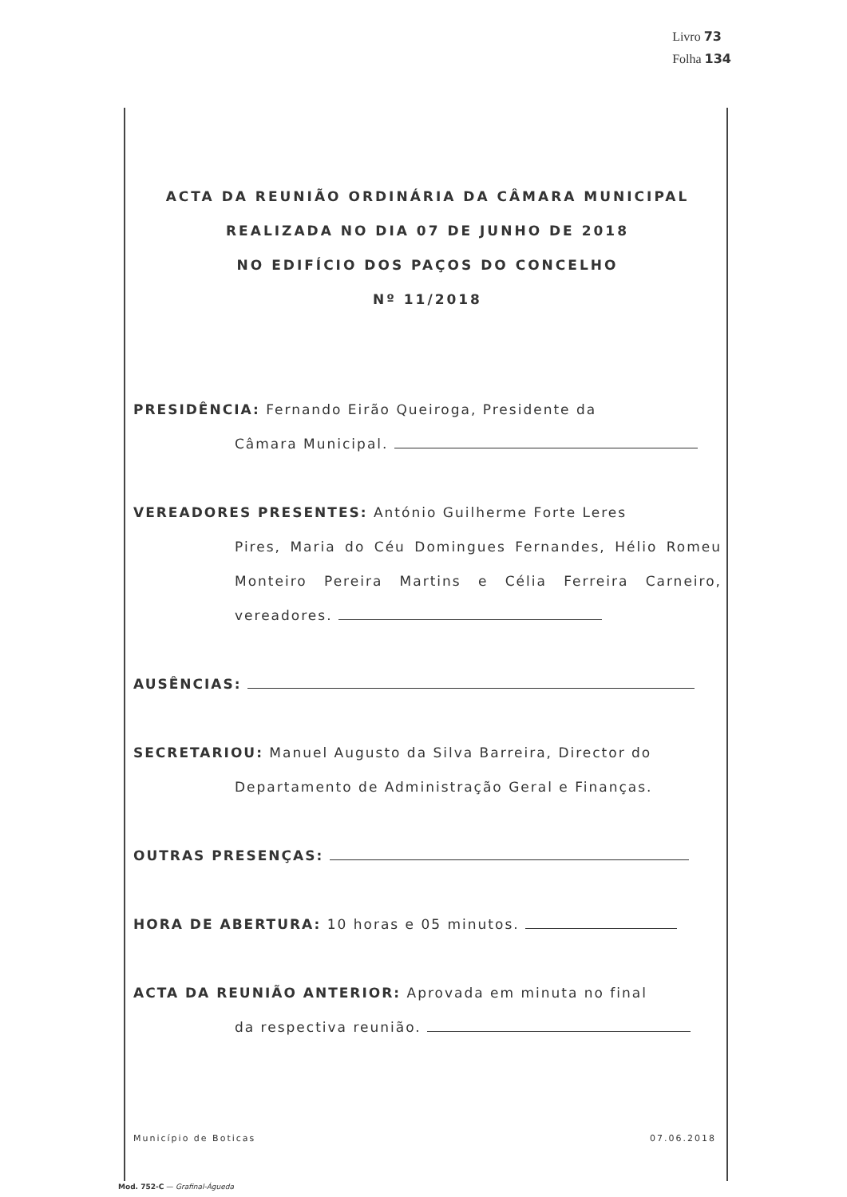Livro 73
Folha 134
ACTA DA REUNIÃO ORDINÁRIA DA CÂMARA MUNICIPAL
REALIZADA NO DIA 07 DE JUNHO DE 2018
NO EDIFÍCIO DOS PAÇOS DO CONCELHO
Nº 11/2018
PRESIDÊNCIA: Fernando Eirão Queiroga, Presidente da
Câmara Municipal.
VEREADORES PRESENTES: António Guilherme Forte Leres
Pires, Maria do Céu Domingues Fernandes, Hélio Romeu Monteiro Pereira Martins e Célia Ferreira Carneiro, vereadores.
AUSÊNCIAS:
SECRETARIOU: Manuel Augusto da Silva Barreira, Director do
Departamento de Administração Geral e Finanças.
OUTRAS PRESENÇAS:
HORA DE ABERTURA: 10 horas e 05 minutos.
ACTA DA REUNIÃO ANTERIOR: Aprovada em minuta no final
da respectiva reunião.
Município de Boticas 07.06.2018
Mod. 752-C — Grafinal-Águeda